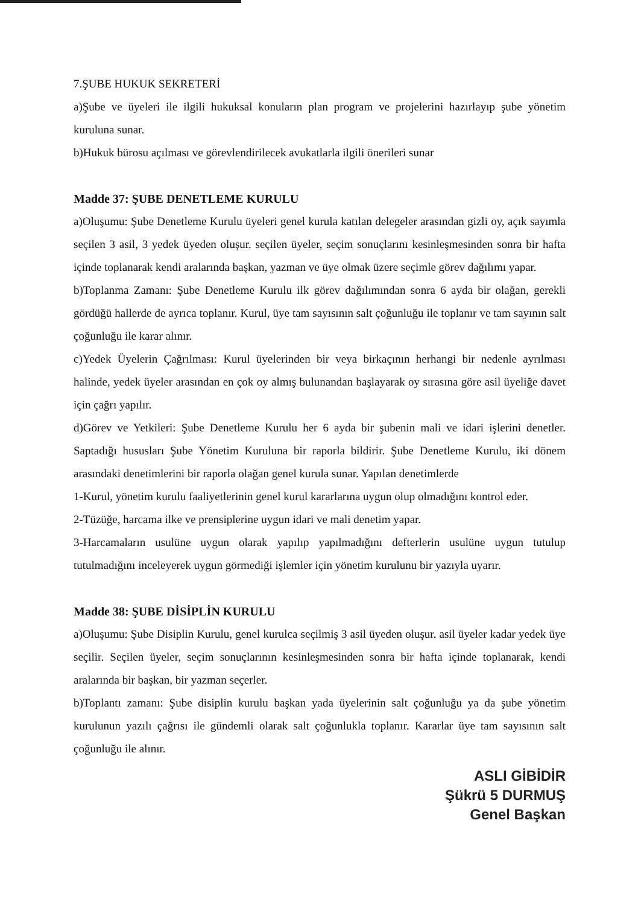7.ŞUBE HUKUK SEKRETERİ
a)Şube ve üyeleri ile ilgili hukuksal konuların plan program ve projelerini hazırlayıp şube yönetim kuruluna sunar.
b)Hukuk bürosu açılması ve görevlendirilecek avukatlarla ilgili önerileri sunar
Madde 37: ŞUBE DENETLEME KURULU
a)Oluşumu: Şube Denetleme Kurulu üyeleri genel kurula katılan delegeler arasından gizli oy, açık sayımla seçilen 3 asil, 3 yedek üyeden oluşur. seçilen üyeler, seçim sonuçlarını kesinleşmesinden sonra bir hafta içinde toplanarak kendi aralarında başkan, yazman ve üye olmak üzere seçimle görev dağılımı yapar.
b)Toplanma Zamanı: Şube Denetleme Kurulu ilk görev dağılımından sonra 6 ayda bir olağan, gerekli gördüğü hallerde de ayrıca toplanır. Kurul, üye tam sayısının salt çoğunluğu ile toplanır ve tam sayının salt çoğunluğu ile karar alınır.
c)Yedek Üyelerin Çağrılması: Kurul üyelerinden bir veya birkaçının herhangi bir nedenle ayrılması halinde, yedek üyeler arasından en çok oy almış bulunandan başlayarak oy sırasına göre asil üyeliğe davet için çağrı yapılır.
d)Görev ve Yetkileri: Şube Denetleme Kurulu her 6 ayda bir şubenin mali ve idari işlerini denetler. Saptadığı hususları Şube Yönetim Kuruluna bir raporla bildirir. Şube Denetleme Kurulu, iki dönem arasındaki denetimlerini bir raporla olağan genel kurula sunar. Yapılan denetimlerde
1-Kurul, yönetim kurulu faaliyetlerinin genel kurul kararlarına uygun olup olmadığını kontrol eder.
2-Tüzüğe, harcama ilke ve prensiplerine uygun idari ve mali denetim yapar.
3-Harcamaların usulüne uygun olarak yapılıp yapılmadığını defterlerin usulüne uygun tutulup tutulmadığını inceleyerek uygun görmediği işlemler için yönetim kurulunu bir yazıyla uyarır.
Madde 38: ŞUBE DİSİPLİN KURULU
a)Oluşumu: Şube Disiplin Kurulu, genel kurulca seçilmiş 3 asil üyeden oluşur. asil üyeler kadar yedek üye seçilir. Seçilen üyeler, seçim sonuçlarının kesinleşmesinden sonra bir hafta içinde toplanarak, kendi aralarında bir başkan, bir yazman seçerler.
b)Toplantı zamanı: Şube disiplin kurulu başkan yada üyelerinin salt çoğunluğu ya da şube yönetim kurulunun yazılı çağrısı ile gündemli olarak salt çoğunlukla toplanır. Kararlar üye tam sayısının salt çoğunluğu ile alınır.
ASLI GİBİDİR
Şükrü 5 DURMUŞ
Genel Başkan